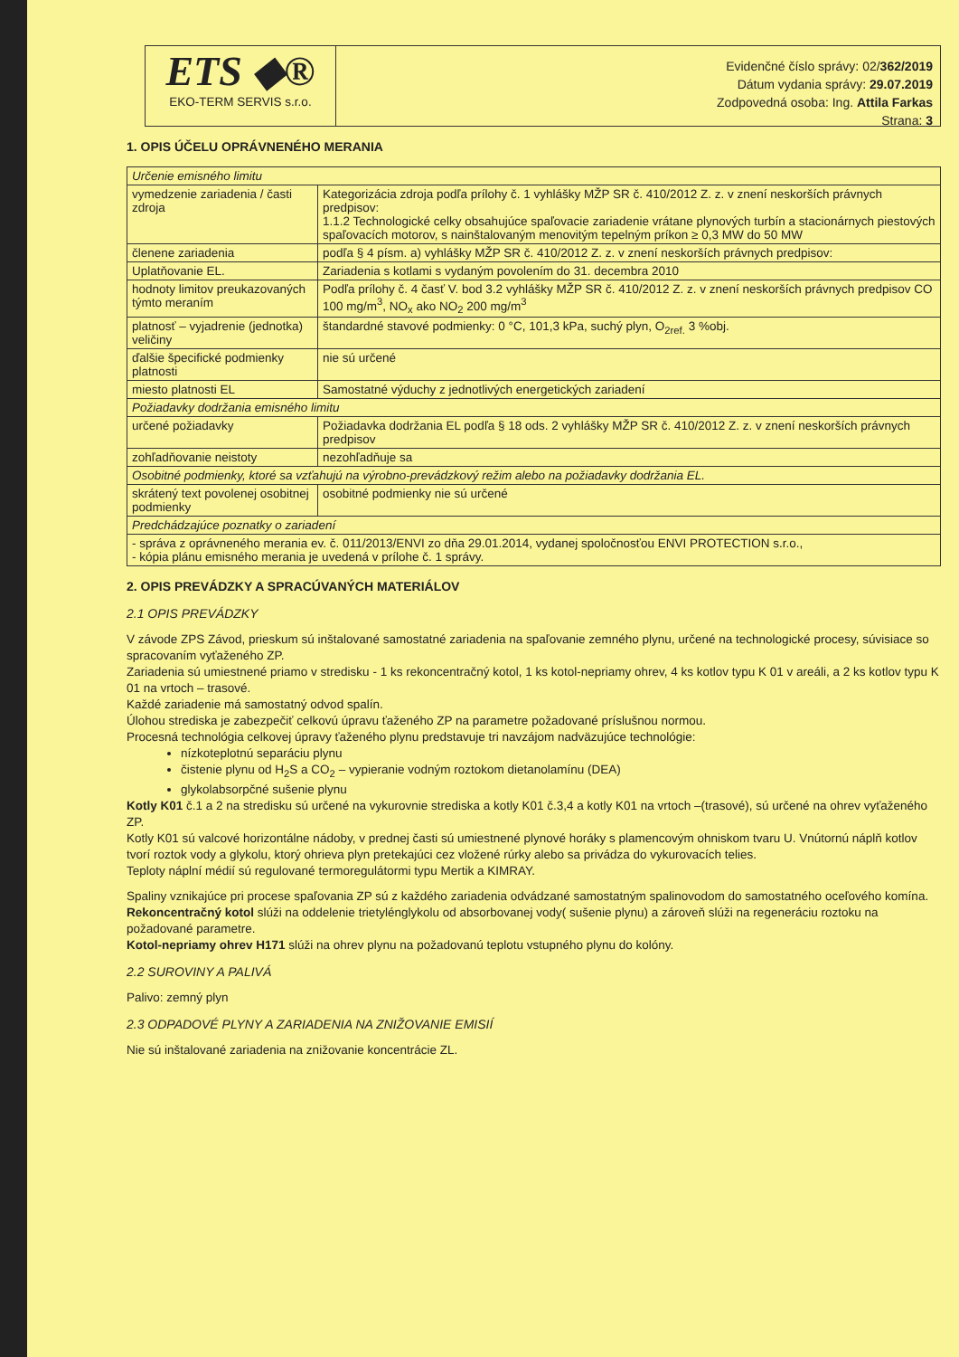ETS ◆®
EKO-TERM SERVIS s.r.o.
Evidenčné číslo správy: 02/362/2019
Dátum vydania správy: 29.07.2019
Zodpovedná osoba: Ing. Attila Farkas
Strana: 3
1. OPIS ÚČELU OPRÁVNENÉHO MERANIA
| Určenie emisného limitu | |
| vymedzenie zariadenia / časti zdroja | Kategorizácia zdroja podľa prílohy č. 1 vyhlášky MŽP SR č. 410/2012 Z. z. v znení neskorších právnych predpisov: 1.1.2 Technologické celky obsahujúce spaľovacie zariadenie vrátane plynových turbín a stacionárnych piestových spaľovacích motorov, s nainštalovaným menovitým tepelným príkon ≥ 0,3 MW do 50 MW |
| členene zariadenia | podľa § 4 písm. a) vyhlášky MŽP SR č. 410/2012 Z. z. v znení neskorších právnych predpisov: |
| Uplatňovanie EL. | Zariadenia s kotlami s vydaným povolením do 31. decembra 2010 |
| hodnoty limitov preukazovaných týmto meraním | Podľa prílohy č. 4 časť V. bod 3.2 vyhlášky MŽP SR č. 410/2012 Z. z. v znení neskorších právnych predpisov CO 100 mg/m<sup>3</sup>, NO<sub>x</sub> ako NO<sub>2</sub> 200 mg/m<sup>3</sup> |
| platnosť – vyjadrenie (jednotka) veličiny | štandardné stavové podmienky: 0 °C, 101,3 kPa, suchý plyn, O<sub>2ref.</sub> 3 %obj. |
| ďalšie špecifické podmienky platnosti | nie sú určené |
| miesto platnosti EL | Samostatné výduchy z jednotlivých energetických zariadení |
| Požiadavky dodržania emisného limitu | |
| určené požiadavky | Požiadavka dodržania EL podľa § 18 ods. 2 vyhlášky MŽP SR č. 410/2012 Z. z. v znení neskorších právnych predpisov |
| zohľadňovanie neistoty | nezohľadňuje sa |
| Osobitné podmienky, ktoré sa vzťahujú na výrobno-prevádzkový režim alebo na požiadavky dodržania EL. | |
| skrátený text povolenej osobitnej podmienky | osobitné podmienky nie sú určené |
| Predchádzajúce poznatky o zariadení | |
| - správa z oprávneného merania ev. č. 011/2013/ENVI zo dňa 29.01.2014, vydanej spoločnosťou ENVI PROTECTION s.r.o., - kópia plánu emisného merania je uvedená v prílohe č. 1 správy. | |
2. OPIS PREVÁDZKY A SPRACÚVANÝCH MATERIÁLOV
2.1 OPIS PREVÁDZKY
V závode ZPS Závod, prieskum sú inštalované samostatné zariadenia na spaľovanie zemného plynu, určené na technologické procesy, súvisiace so spracovaním vyťaženého ZP.
Zariadenia sú umiestnené priamo v stredisku - 1 ks rekoncentračný kotol, 1 ks kotol-nepriamy ohrev, 4 ks kotlov typu K 01 v areáli, a 2 ks kotlov typu K 01 na vrtoch – trasové.
Každé zariadenie má samostatný odvod spalín.
Úlohou strediska je zabezpečiť celkovú úpravu ťaženého ZP na parametre požadované príslušnou normou.
Procesná technológia celkovej úpravy ťaženého plynu predstavuje tri navzájom nadväzujúce technológie:
nízkoteplotnú separáciu plynu
čistenie plynu od H<sub>2</sub>S a CO<sub>2</sub> – vypieranie vodným roztokom dietanolamínu (DEA)
glykolabsorpčné sušenie plynu
Kotly K01 č.1 a 2 na stredisku sú určené na vykurovnie strediska a kotly K01 č.3,4 a kotly K01 na vrtoch –(trasové), sú určené na ohrev vyťaženého ZP.
Kotly K01 sú valcové horizontálne nádoby, v prednej časti sú umiestnené plynové horáky s plamencovým ohniskom tvaru U. Vnútornú náplň kotlov tvorí roztok vody a glykolu, ktorý ohrieva plyn pretekajúci cez vložené rúrky alebo sa privádza do vykurovacích telies.
Teploty náplní médií sú regulované termoregulátormi typu Mertik a KIMRAY.
Spaliny vznikajúce pri procese spaľovania ZP sú z každého zariadenia odvádzané samostatným spalinovodom do samostatného oceľového komína.
Rekoncentračný kotol slúži na oddelenie trietylénglykolu od absorbovanej vody( sušenie plynu) a zároveň slúži na regeneráciu roztoku na požadované parametre.
Kotol-nepriamy ohrev H171 slúži na ohrev plynu na požadovanú teplotu vstupného plynu do kolóny.
2.2 SUROVINY A PALIVÁ
Palivo: zemný plyn
2.3 ODPADOVÉ PLYNY A ZARIADENIA NA ZNIŽOVANIE EMISIÍ
Nie sú inštalované zariadenia na znižovanie koncentrácie ZL.